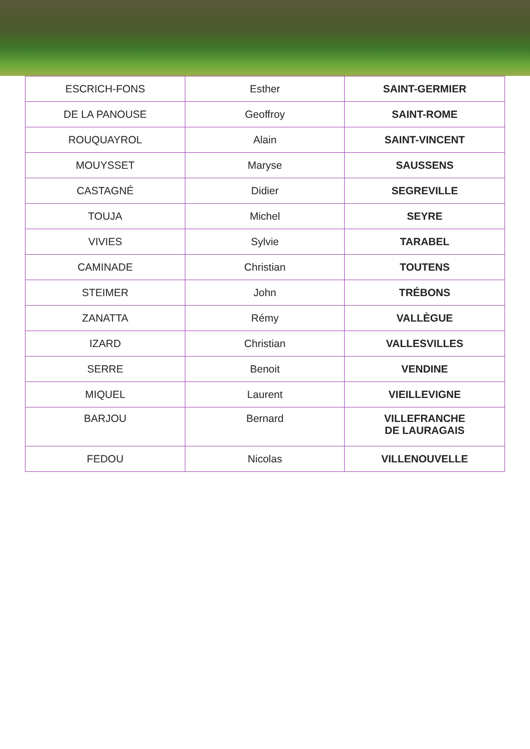| ESCRICH-FONS | Esther | SAINT-GERMIER |
| DE LA PANOUSE | Geoffroy | SAINT-ROME |
| ROUQUAYROL | Alain | SAINT-VINCENT |
| MOUYSSET | Maryse | SAUSSENS |
| CASTAGNÉ | Didier | SEGREVILLE |
| TOUJA | Michel | SEYRE |
| VIVIES | Sylvie | TARABEL |
| CAMINADE | Christian | TOUTENS |
| STEIMER | John | TRÉBONS |
| ZANATTA | Rémy | VALLÈGUE |
| IZARD | Christian | VALLESVILLES |
| SERRE | Benoit | VENDINE |
| MIQUEL | Laurent | VIEILLEVIGNE |
| BARJOU | Bernard | VILLEFRANCHE DE LAURAGAIS |
| FEDOU | Nicolas | VILLENOUVELLE |